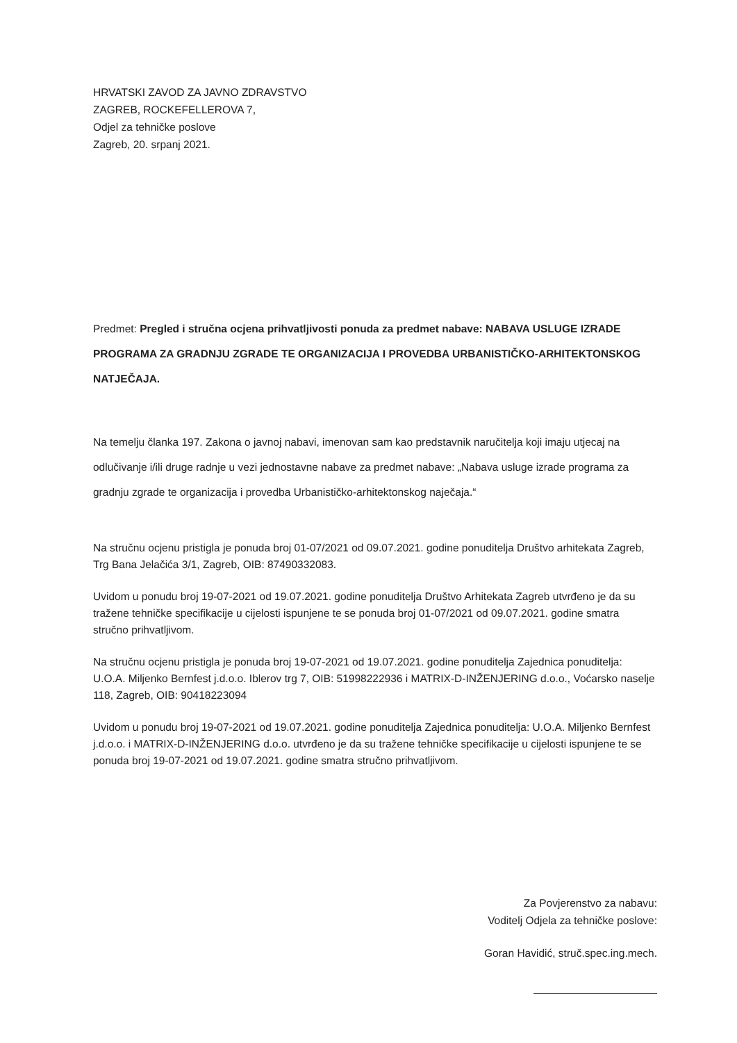HRVATSKI ZAVOD ZA JAVNO ZDRAVSTVO
ZAGREB, ROCKEFELLEROVA 7,
Odjel za tehničke poslove
Zagreb, 20. srpanj 2021.
Predmet: Pregled i stručna ocjena prihvatljivosti ponuda za predmet nabave: NABAVA USLUGE IZRADE PROGRAMA ZA GRADNJU ZGRADE TE ORGANIZACIJA I PROVEDBA URBANISTIČKO-ARHITEKTONSKOG NATJEČAJA.
Na temelju članka 197. Zakona o javnoj nabavi, imenovan sam kao predstavnik naručitelja koji imaju utjecaj na odlučivanje i/ili druge radnje u vezi jednostavne nabave za predmet nabave: „Nabava usluge izrade programa za gradnju zgrade te organizacija i provedba Urbanističko-arhitektonskog naječaja.“
Na stručnu ocjenu pristigla je ponuda broj 01-07/2021 od 09.07.2021. godine ponuditelja Društvo arhitekata Zagreb, Trg Bana Jelačića 3/1, Zagreb, OIB: 87490332083.
Uvidom u ponudu broj 19-07-2021 od 19.07.2021. godine ponuditelja Društvo Arhitekata Zagreb utvrđeno je da su tražene tehničke specifikacije u cijelosti ispunjene te se ponuda broj 01-07/2021 od 09.07.2021. godine smatra stručno prihvatljivom.
Na stručnu ocjenu pristigla je ponuda broj 19-07-2021 od 19.07.2021. godine ponuditelja Zajednica ponuditelja: U.O.A. Miljenko Bernfest j.d.o.o. Iblerov trg 7, OIB: 51998222936 i MATRIX-D-INŽENJERING d.o.o., Voćarsko naselje 118, Zagreb, OIB: 90418223094
Uvidom u ponudu broj 19-07-2021 od 19.07.2021. godine ponuditelja Zajednica ponuditelja: U.O.A. Miljenko Bernfest j.d.o.o. i MATRIX-D-INŽENJERING d.o.o. utvrđeno je da su tražene tehničke specifikacije u cijelosti ispunjene te se ponuda broj 19-07-2021 od 19.07.2021. godine smatra stručno prihvatljivom.
Za Povjerenstvo za nabavu:
Voditelj Odjela za tehničke poslove:
Goran Havidić, struč.spec.ing.mech.